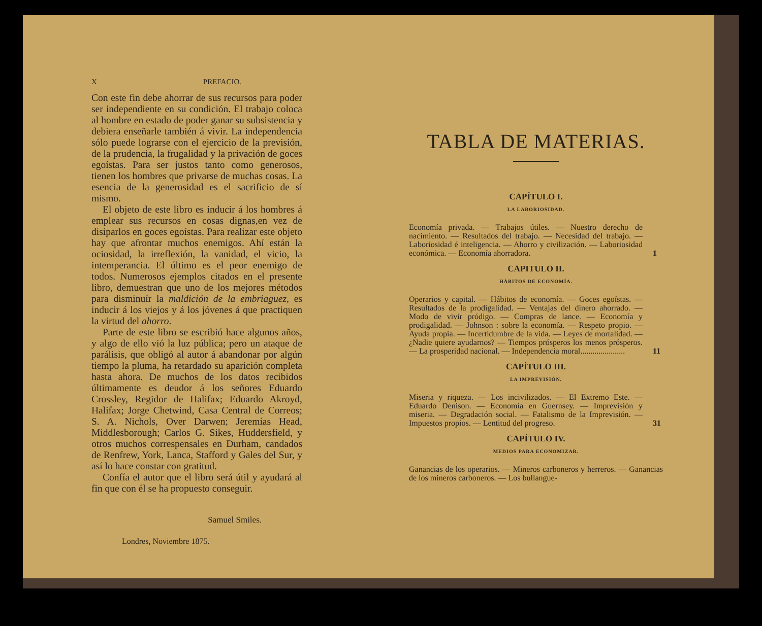X PREFACIO.
Con este fin debe ahorrar de sus recursos para poder ser independiente en su condición. El trabajo coloca al hombre en estado de poder ganar su subsistencia y debiera enseñarle también á vivir. La independencia sólo puede lograrse con el ejercicio de la previsión, de la prudencia, la frugalidad y la privación de goces egoístas. Para ser justos tanto como generosos, tienen los hombres que privarse de muchas cosas. La esencia de la generosidad es el sacrificio de sí mismo.
El objeto de este libro es inducir á los hombres á emplear sus recursos en cosas dignas,en vez de disiparlos en goces egoístas. Para realizar este objeto hay que afrontar muchos enemigos. Ahí están la ociosidad, la irreflexión, la vanidad, el vicio, la intemperancia. El último es el peor enemigo de todos. Numerosos ejemplos citados en el presente libro, demuestran que uno de los mejores métodos para disminuír la maldición de la embriaguez, es inducir á los viejos y á los jóvenes á que practiquen la virtud del ahorro.
Parte de este libro se escribió hace algunos años, y algo de ello vió la luz pública; pero un ataque de parálisis, que obligó al autor á abandonar por algún tiempo la pluma, ha retardado su aparición completa hasta ahora. De muchos de los datos recibidos últimamente es deudor á los señores Eduardo Crossley, Regidor de Halifax; Eduardo Akroyd, Halifax; Jorge Chetwind, Casa Central de Correos; S. A. Nichols, Over Darwen; Jeremías Head, Middlesborough; Carlos G. Sikes, Huddersfield, y otros muchos correspensales en Durham, candados de Renfrew, York, Lanca, Stafford y Gales del Sur, y así lo hace constar con gratitud.
Confía el autor que el libro será útil y ayudará al fin que con él se ha propuesto conseguir.
Samuel Smiles.
Londres, Noviembre 1875.
TABLA DE MATERIAS.
CAPÍTULO I.
LA LABORIOSIDAD.
Economía privada. — Trabajos útiles. — Nuestro derecho de nacimiento. — Resultados del trabajo. — Necesidad del trabajo. — Laboriosidad é inteligencia. — Ahorro y civilización. — Laboriosidad económica. — Economía ahorradora.
1
CAPITULO II.
HÁBITOS DE ECONOMÍA.
Operarios y capital. — Hábitos de economía. — Goces egoístas. — Resultados de la prodigalidad. — Ventajas del dinero ahorrado. — Modo de vivir pródigo. — Compras de lance. — Economía y prodigalidad. — Johnson : sobre la economía. — Respeto propio. — Ayuda propia. — Incertidumbre de la vida. — Leyes de mortalidad. — ¿Nadie quiere ayudarnos? — Tiempos prósperos los menos prósperos. — La prosperidad nacional. — Independencia moral......................
11
CAPÍTULO III.
LA IMPREVISIÓN.
Miseria y riqueza. — Los incivilizados. — El Extremo Este. — Eduardo Denison. — Economía en Guernsey. — Imprevisión y miseria. — Degradación social. — Fatalismo de la Imprevisión. — Impuestos propios. — Lentitud del progreso.
31
CAPÍTULO IV.
MEDIOS PARA ECONOMIZAR.
Ganancias de los operarios. — Mineros carboneros y herreros. — Ganancias de los mineros carboneros. — Los bullangue-